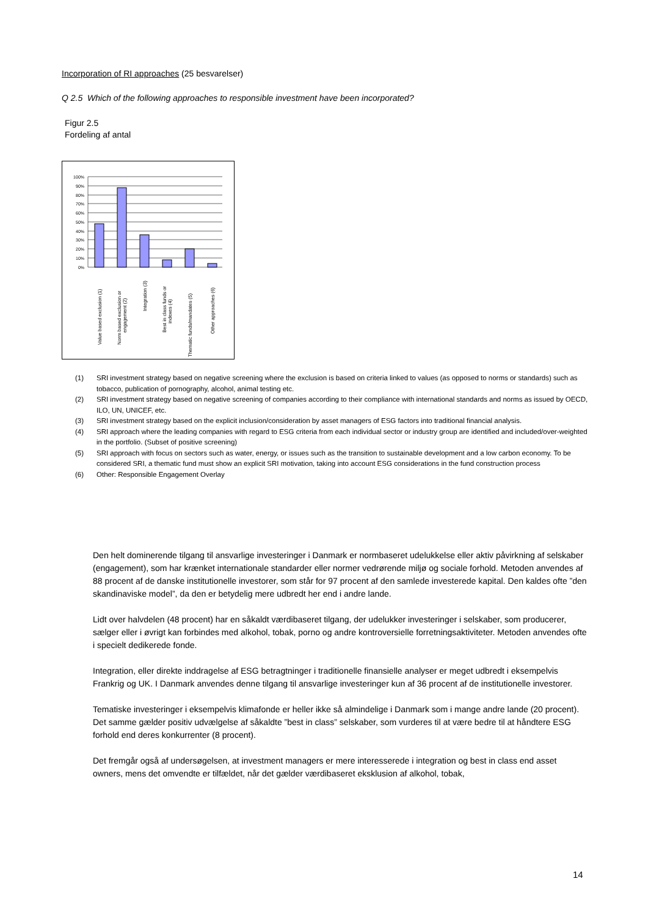Incorporation of RI approaches (25 besvarelser)
Q 2.5 Which of the following approaches to responsible investment have been incorporated?
Figur 2.5
Fordeling af antal
100%
90%
80%
70%
60%
50%
40%
30%
20%
10%
0%
Value based exclusion (1)
Norm based exclusion or
engagement (2)
Integration (3)
Best in class funds or
indexes (4)
Thematic funds/mandates (5)
Other approaches (6)
(1) SRI investment strategy based on negative screening where the exclusion is based on criteria linked to values (as opposed to norms or standards) such as tobacco, publication of pornography, alcohol, animal testing etc.
(2) SRI investment strategy based on negative screening of companies according to their compliance with international standards and norms as issued by OECD, ILO, UN, UNICEF, etc.
(3) SRI investment strategy based on the explicit inclusion/consideration by asset managers of ESG factors into traditional financial analysis.
(4) SRI approach where the leading companies with regard to ESG criteria from each individual sector or industry group are identified and included/over-weighted in the portfolio. (Subset of positive screening)
(5) SRI approach with focus on sectors such as water, energy, or issues such as the transition to sustainable development and a low carbon economy. To be considered SRI, a thematic fund must show an explicit SRI motivation, taking into account ESG considerations in the fund construction process
(6) Other: Responsible Engagement Overlay
Den helt dominerende tilgang til ansvarlige investeringer i Danmark er normbaseret udelukkelse eller aktiv påvirkning af selskaber (engagement), som har krænket internationale standarder eller normer vedrørende miljø og sociale forhold. Metoden anvendes af 88 procent af de danske institutionelle investorer, som står for 97 procent af den samlede investerede kapital. Den kaldes ofte ”den skandinaviske model”, da den er betydelig mere udbredt her end i andre lande.
Lidt over halvdelen (48 procent) har en såkaldt værdibaseret tilgang, der udelukker investeringer i selskaber, som producerer, sælger eller i øvrigt kan forbindes med alkohol, tobak, porno og andre kontroversielle forretningsaktiviteter. Metoden anvendes ofte i specielt dedikerede fonde.
Integration, eller direkte inddragelse af ESG betragtninger i traditionelle finansielle analyser er meget udbredt i eksempelvis Frankrig og UK. I Danmark anvendes denne tilgang til ansvarlige investeringer kun af 36 procent af de institutionelle investorer.
Tematiske investeringer i eksempelvis klimafonde er heller ikke så almindelige i Danmark som i mange andre lande (20 procent). Det samme gælder positiv udvælgelse af såkaldte ”best in class” selskaber, som vurderes til at være bedre til at håndtere ESG forhold end deres konkurrenter (8 procent).
Det fremgår også af undersøgelsen, at investment managers er mere interesserede i integration og best in class end asset owners, mens det omvendte er tilfældet, når det gælder værdibaseret eksklusion af alkohol, tobak,
14